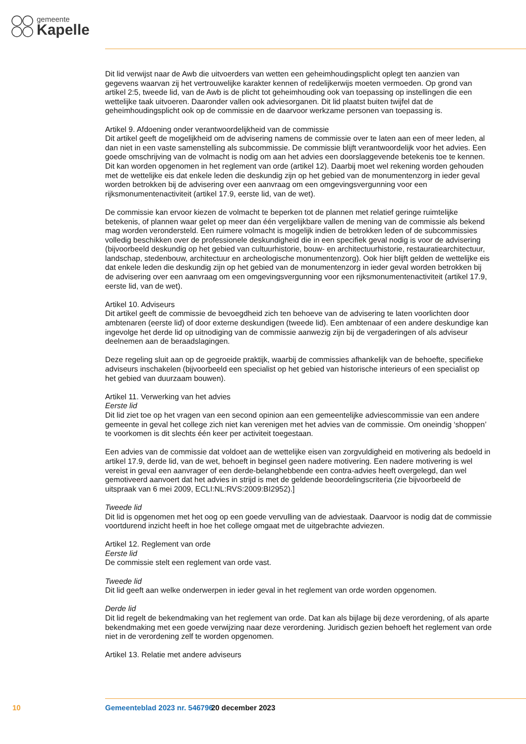gemeente
Kapelle
Dit lid verwijst naar de Awb die uitvoerders van wetten een geheimhoudingsplicht oplegt ten aanzien van gegevens waarvan zij het vertrouwelijke karakter kennen of redelijkerwijs moeten vermoeden. Op grond van artikel 2:5, tweede lid, van de Awb is de plicht tot geheimhouding ook van toepassing op instellingen die een wettelijke taak uitvoeren. Daaronder vallen ook adviesorganen. Dit lid plaatst buiten twijfel dat de geheimhoudingsplicht ook op de commissie en de daarvoor werkzame personen van toepassing is.
Artikel 9. Afdoening onder verantwoordelijkheid van de commissie
Dit artikel geeft de mogelijkheid om de advisering namens de commissie over te laten aan een of meer leden, al dan niet in een vaste samenstelling als subcommissie. De commissie blijft verantwoordelijk voor het advies. Een goede omschrijving van de volmacht is nodig om aan het advies een doorslaggevende betekenis toe te kennen. Dit kan worden opgenomen in het reglement van orde (artikel 12). Daarbij moet wel rekening worden gehouden met de wettelijke eis dat enkele leden die deskundig zijn op het gebied van de monumentenzorg in ieder geval worden betrokken bij de advisering over een aanvraag om een omgevingsvergunning voor een rijksmonumentenactiviteit (artikel 17.9, eerste lid, van de wet).
De commissie kan ervoor kiezen de volmacht te beperken tot de plannen met relatief geringe ruimtelijke betekenis, of plannen waar gelet op meer dan één vergelijkbare vallen de mening van de commissie als bekend mag worden verondersteld. Een ruimere volmacht is mogelijk indien de betrokken leden of de subcommissies volledig beschikken over de professionele deskundigheid die in een specifiek geval nodig is voor de advisering (bijvoorbeeld deskundig op het gebied van cultuurhistorie, bouw- en architectuurhistorie, restauratiearchitectuur, landschap, stedenbouw, architectuur en archeologische monumentenzorg). Ook hier blijft gelden de wettelijke eis dat enkele leden die deskundig zijn op het gebied van de monumentenzorg in ieder geval worden betrokken bij de advisering over een aanvraag om een omgevingsvergunning voor een rijksmonumentenactiviteit (artikel 17.9, eerste lid, van de wet).
Artikel 10. Adviseurs
Dit artikel geeft de commissie de bevoegdheid zich ten behoeve van de advisering te laten voorlichten door ambtenaren (eerste lid) of door externe deskundigen (tweede lid). Een ambtenaar of een andere deskundige kan ingevolge het derde lid op uitnodiging van de commissie aanwezig zijn bij de vergaderingen of als adviseur deelnemen aan de beraadslagingen.
Deze regeling sluit aan op de gegroeide praktijk, waarbij de commissies afhankelijk van de behoefte, specifieke adviseurs inschakelen (bijvoorbeeld een specialist op het gebied van historische interieurs of een specialist op het gebied van duurzaam bouwen).
Artikel 11. Verwerking van het advies
Eerste lid
Dit lid ziet toe op het vragen van een second opinion aan een gemeentelijke adviescommissie van een andere gemeente in geval het college zich niet kan verenigen met het advies van de commissie. Om oneindig ‘shoppen’ te voorkomen is dit slechts één keer per activiteit toegestaan.
Een advies van de commissie dat voldoet aan de wettelijke eisen van zorgvuldigheid en motivering als bedoeld in artikel 17.9, derde lid, van de wet, behoeft in beginsel geen nadere motivering. Een nadere motivering is wel vereist in geval een aanvrager of een derde-belanghebbende een contra-advies heeft overgelegd, dan wel gemotiveerd aanvoert dat het advies in strijd is met de geldende beoordelingscriteria (zie bijvoorbeeld de uitspraak van 6 mei 2009, ECLI:NL:RVS:2009:BI2952).]
Tweede lid
Dit lid is opgenomen met het oog op een goede vervulling van de adviestaak. Daarvoor is nodig dat de commissie voortdurend inzicht heeft in hoe het college omgaat met de uitgebrachte adviezen.
Artikel 12. Reglement van orde
Eerste lid
De commissie stelt een reglement van orde vast.
Tweede lid
Dit lid geeft aan welke onderwerpen in ieder geval in het reglement van orde worden opgenomen.
Derde lid
Dit lid regelt de bekendmaking van het reglement van orde. Dat kan als bijlage bij deze verordening, of als aparte bekendmaking met een goede verwijzing naar deze verordening. Juridisch gezien behoeft het reglement van orde niet in de verordening zelf te worden opgenomen.
Artikel 13. Relatie met andere adviseurs
10 Gemeenteblad 2023 nr. 546796 20 december 2023